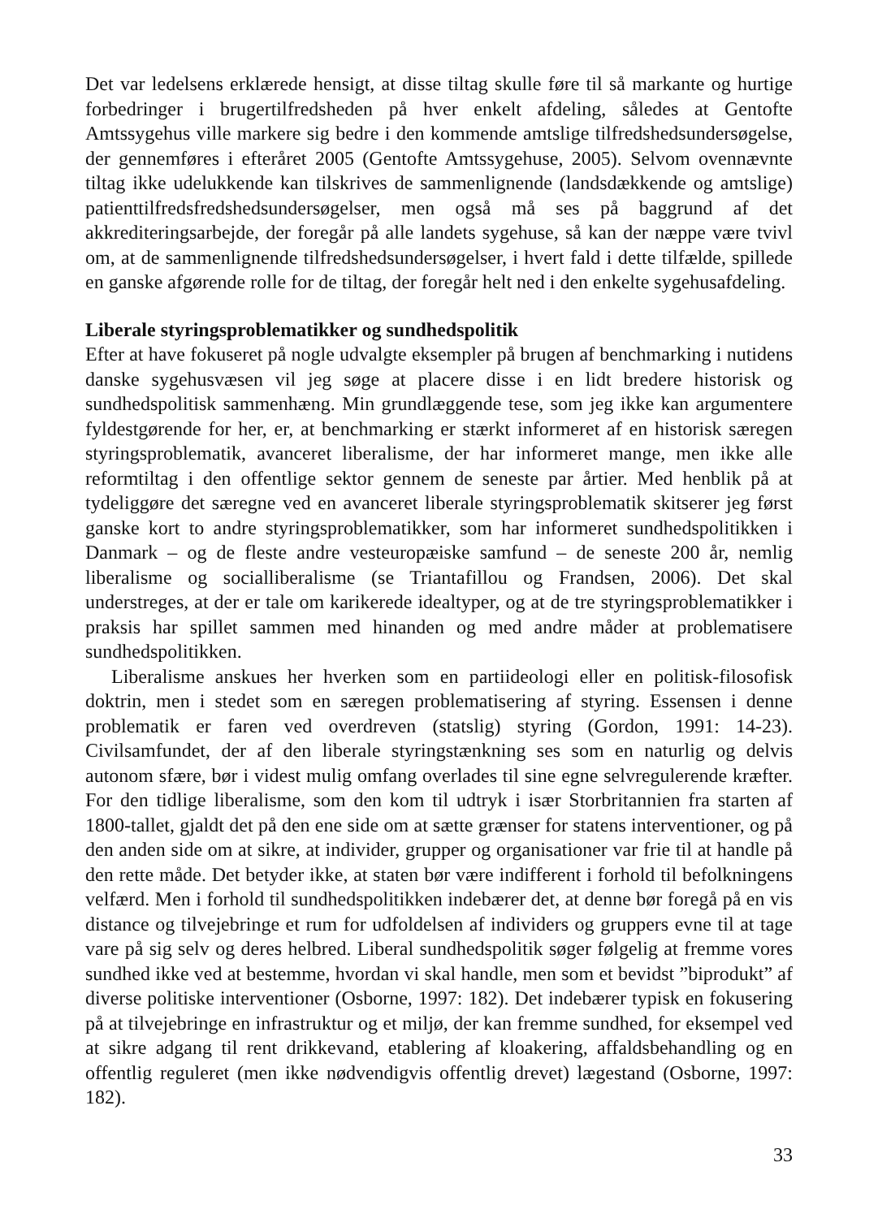Det var ledelsens erklærede hensigt, at disse tiltag skulle føre til så markante og hurtige forbedringer i brugertilfredsheden på hver enkelt afdeling, således at Gentofte Amtssygehus ville markere sig bedre i den kommende amtslige tilfredshedsundersøgelse, der gennemføres i efteråret 2005 (Gentofte Amtssygehuse, 2005). Selvom ovennævnte tiltag ikke udelukkende kan tilskrives de sammenlignende (landsdækkende og amtslige) patienttilfredsfredshedsundersøgelser, men også må ses på baggrund af det akkrediteringsarbejde, der foregår på alle landets sygehuse, så kan der næppe være tvivl om, at de sammenlignende tilfredshedsundersøgelser, i hvert fald i dette tilfælde, spillede en ganske afgørende rolle for de tiltag, der foregår helt ned i den enkelte sygehusafdeling.
Liberale styringsproblematikker og sundhedspolitik
Efter at have fokuseret på nogle udvalgte eksempler på brugen af benchmarking i nutidens danske sygehusvæsen vil jeg søge at placere disse i en lidt bredere historisk og sundhedspolitisk sammenhæng. Min grundlæggende tese, som jeg ikke kan argumentere fyldestgørende for her, er, at benchmarking er stærkt informeret af en historisk særegen styringsproblematik, avanceret liberalisme, der har informeret mange, men ikke alle reformtiltag i den offentlige sektor gennem de seneste par årtier. Med henblik på at tydeliggøre det særegne ved en avanceret liberale styringsproblematik skitserer jeg først ganske kort to andre styringsproblematikker, som har informeret sundhedspolitikken i Danmark – og de fleste andre vesteuropæiske samfund – de seneste 200 år, nemlig liberalisme og socialliberalisme (se Triantafillou og Frandsen, 2006). Det skal understreges, at der er tale om karikerede idealtyper, og at de tre styringsproblematikker i praksis har spillet sammen med hinanden og med andre måder at problematisere sundhedspolitikken.
Liberalisme anskues her hverken som en partiideologi eller en politisk-filosofisk doktrin, men i stedet som en særegen problematisering af styring. Essensen i denne problematik er faren ved overdreven (statslig) styring (Gordon, 1991: 14-23). Civilsamfundet, der af den liberale styringstænkning ses som en naturlig og delvis autonom sfære, bør i videst mulig omfang overlades til sine egne selvregulerende kræfter. For den tidlige liberalisme, som den kom til udtryk i især Storbritannien fra starten af 1800-tallet, gjaldt det på den ene side om at sætte grænser for statens interventioner, og på den anden side om at sikre, at individer, grupper og organisationer var frie til at handle på den rette måde. Det betyder ikke, at staten bør være indifferent i forhold til befolkningens velfærd. Men i forhold til sundhedspolitikken indebærer det, at denne bør foregå på en vis distance og tilvejebringe et rum for udfoldelsen af individers og gruppers evne til at tage vare på sig selv og deres helbred. Liberal sundhedspolitik søger følgelig at fremme vores sundhed ikke ved at bestemme, hvordan vi skal handle, men som et bevidst ”biprodukt” af diverse politiske interventioner (Osborne, 1997: 182). Det indebærer typisk en fokusering på at tilvejebringe en infrastruktur og et miljø, der kan fremme sundhed, for eksempel ved at sikre adgang til rent drikkevand, etablering af kloakering, affaldsbehandling og en offentlig reguleret (men ikke nødvendigvis offentlig drevet) lægestand (Osborne, 1997: 182).
33